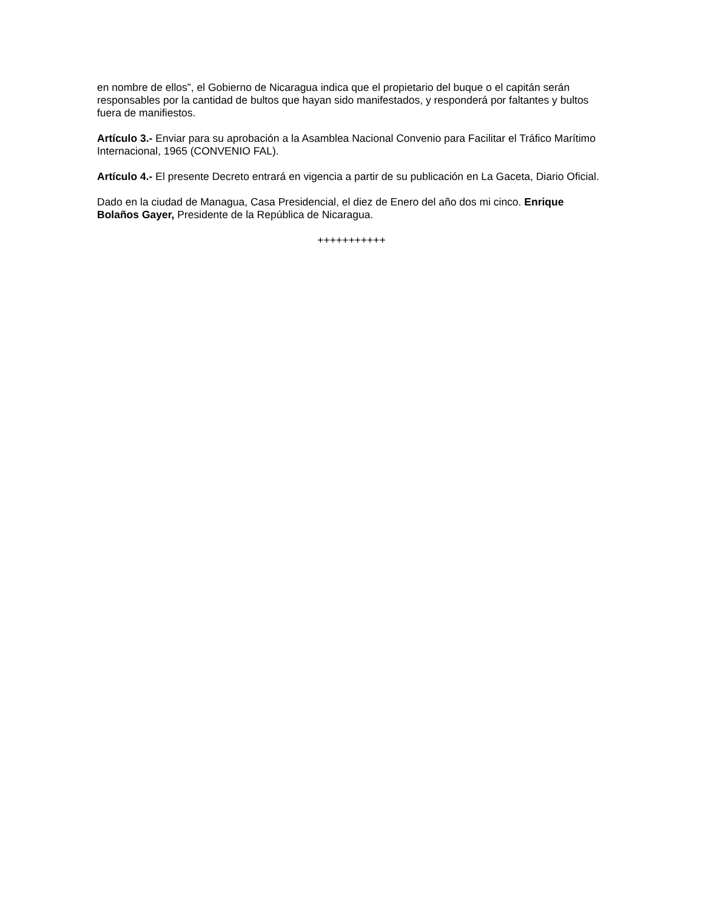en nombre de ellos”, el Gobierno de Nicaragua indica que el propietario del buque o el capitán serán responsables por la cantidad de bultos que hayan sido manifestados, y responderá por faltantes y bultos fuera de manifiestos.
Artículo 3.- Enviar para su aprobación a la Asamblea Nacional Convenio para Facilitar el Tráfico Marítimo Internacional, 1965 (CONVENIO FAL).
Artículo 4.- El presente Decreto entrará en vigencia a partir de su publicación en La Gaceta, Diario Oficial.
Dado en la ciudad de Managua, Casa Presidencial, el diez de Enero del año dos mi cinco. Enrique Bolaños Gayer, Presidente de la República de Nicaragua.
+++++++++++